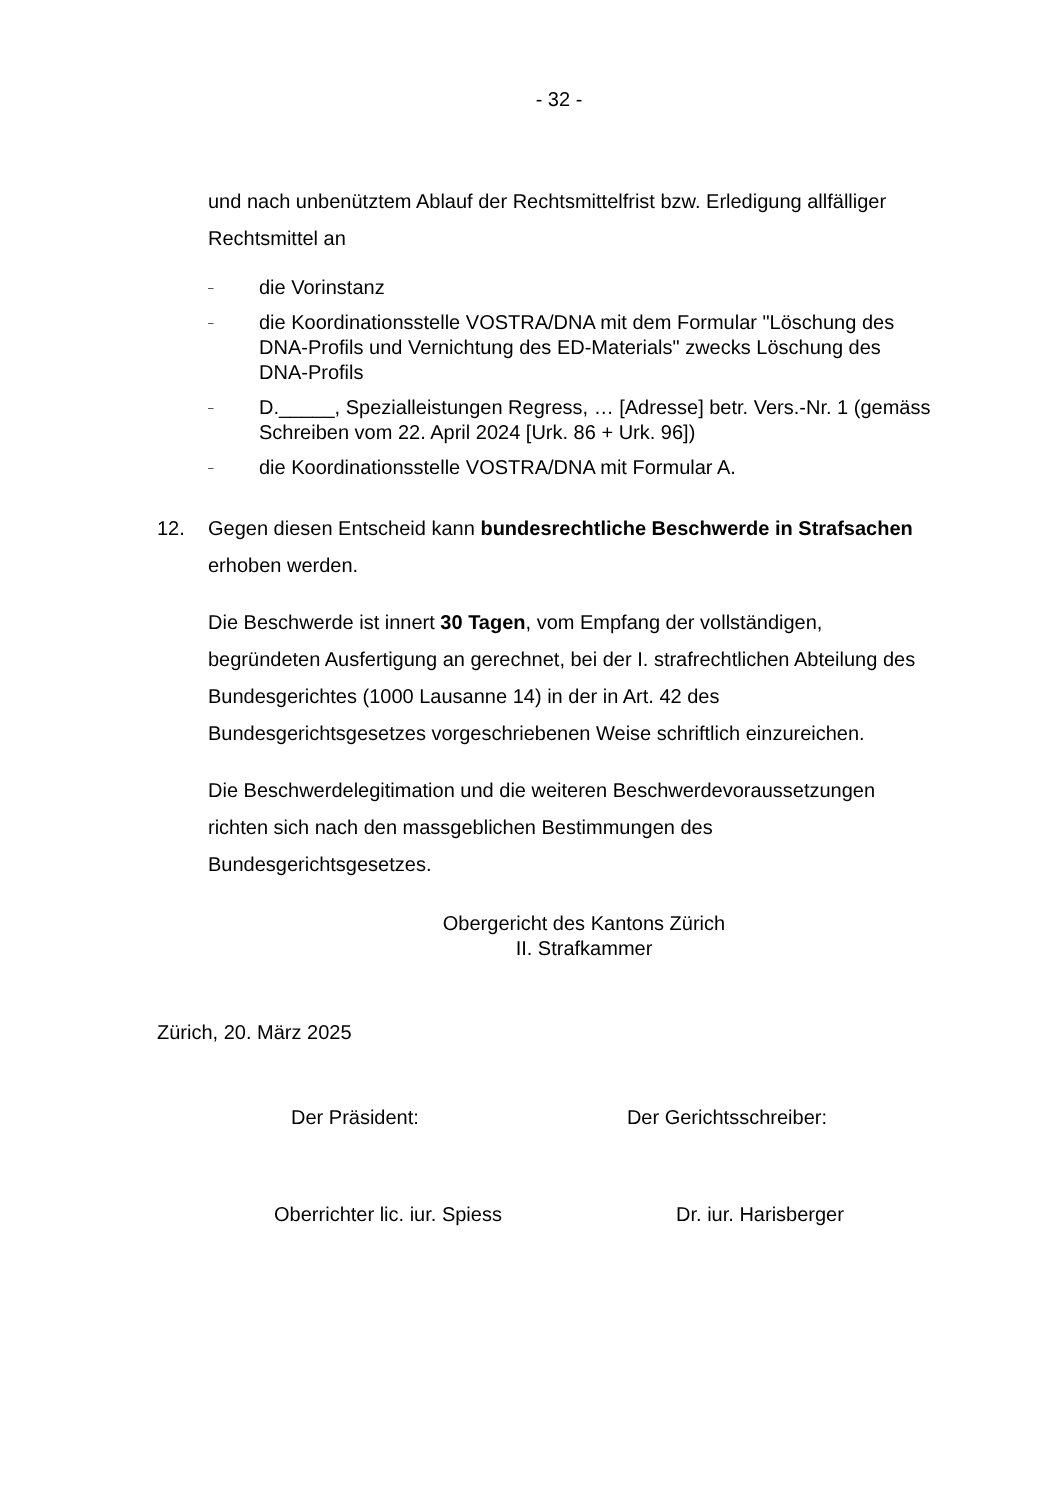- 32 -
und nach unbenütztem Ablauf der Rechtsmittelfrist bzw. Erledigung allfälliger Rechtsmittel an
– die Vorinstanz
– die Koordinationsstelle VOSTRA/DNA mit dem Formular "Löschung des DNA-Profils und Vernichtung des ED-Materials" zwecks Löschung des DNA-Profils
– D._____, Spezialleistungen Regress, … [Adresse] betr. Vers.-Nr. 1 (gemäss Schreiben vom 22. April 2024 [Urk. 86 + Urk. 96])
– die Koordinationsstelle VOSTRA/DNA mit Formular A.
12. Gegen diesen Entscheid kann bundesrechtliche Beschwerde in Strafsachen erhoben werden.
Die Beschwerde ist innert 30 Tagen, vom Empfang der vollständigen, begründeten Ausfertigung an gerechnet, bei der I. strafrechtlichen Abteilung des Bundesgerichtes (1000 Lausanne 14) in der in Art. 42 des Bundesgerichtsgesetzes vorgeschriebenen Weise schriftlich einzureichen.
Die Beschwerdelegitimation und die weiteren Beschwerdevoraussetzungen richten sich nach den massgeblichen Bestimmungen des Bundesgerichtsgesetzes.
Obergericht des Kantons Zürich
II. Strafkammer
Zürich, 20. März 2025
Der Präsident: Der Gerichtsschreiber:
Oberrichter lic. iur. Spiess Dr. iur. Harisberger